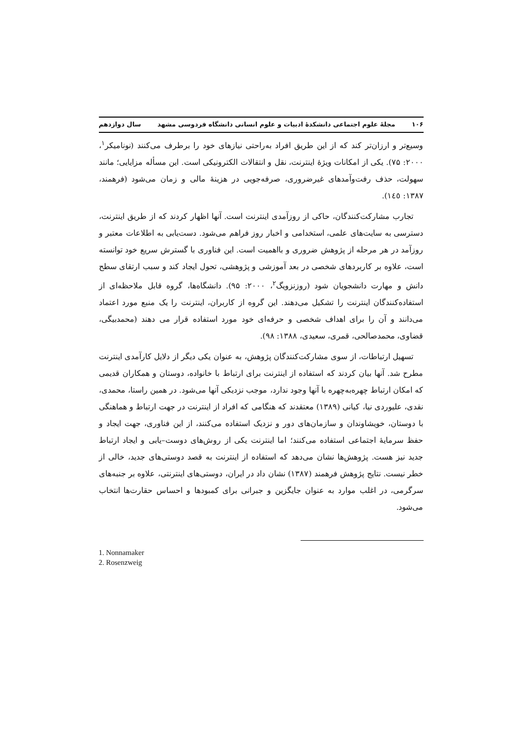۱۰۶ مجلهٔ علوم اجتماعی دانشکدهٔ ادبیات و علوم انسانی دانشگاه فردوسی مشهد سال دوازدهم
وسیع‌تر و ارزان‌تر کند که از این طریق افراد به‌راحتی نیازهای خود را برطرف می‌کنند (نونامیکر<sup>۱</sup>، ۲۰۰۰: ۷۵). یکی از امکانات ویژهٔ اینترنت، نقل و انتقالات الکترونیکی است. این مسأله مزایایی؛ مانند سهولت، حذف رفت‌وآمدهای غیرضروری، صرفه‌جویی در هزینهٔ مالی و زمان می‌شود (فرهمند، ۱۳۸۷: ۱٤٥).
تجارب مشارکت‌کنندگان، حاکی از روزآمدی اینترنت است. آنها اظهار کردند که از طریق اینترنت، دسترسی به سایت‌های علمی، استخدامی و اخبار روز فراهم می‌شود. دست‌یابی به اطلاعات معتبر و روزآمد در هر مرحله از پژوهش ضروری و بااهمیت است. این فناوری با گسترش سریع خود توانسته است، علاوه بر کاربردهای شخصی در بعد آموزشی و پژوهشی، تحول ایجاد کند و سبب ارتقای سطح دانش و مهارت دانشجویان شود (روزنزویگ<sup>۲</sup>، ۲۰۰۰: ۹۵). دانشگاه‌ها، گروه قابل ملاحظه‌ای از استفاده‌کنندگان اینترنت را تشکیل می‌دهند. این گروه از کاربران، اینترنت را یک منبع مورد اعتماد می‌دانند و آن را برای اهداف شخصی و حرفه‌ای خود مورد استفاده قرار می دهند (محمدبیگی، قضاوی، محمدصالحی، قمری، سعیدی، ۱۳۸۸: ۹۸).
تسهیل ارتباطات، از سوی مشارکت‌کنندگان پژوهش، به عنوان یکی دیگر از دلایل کارآمدی اینترنت مطرح شد. آنها بیان کردند که استفاده از اینترنت برای ارتباط با خانواده، دوستان و همکاران قدیمی که امکان ارتباط چهره‌به‌چهره با آنها وجود ندارد، موجب نزدیکی آنها می‌شود. در همین راستا، محمدی، نقدی، علیوردی نیا، کیانی (۱۳۸۹) معتقدند که هنگامی که افراد از اینترنت در جهت ارتباط و هماهنگی با دوستان، خویشاوندان و سازمان‌های دور و نزدیک استفاده می‌کنند، از این فناوری، جهت ایجاد و حفظ سرمایهٔ اجتماعی استفاده می‌کنند؛ اما اینترنت یکی از روش‌های دوست–یابی و ایجاد ارتباط جدید نیز هست. پژوهش‌ها نشان می‌دهد که استفاده از اینترنت به قصد دوستی‌های جدید، خالی از خطر نیست. نتایج پژوهش فرهمند (۱۳۸۷) نشان داد در ایران، دوستی‌های اینترنتی، علاوه بر جنبه‌های سرگرمی، در اغلب موارد به عنوان جایگزین و جبرانی برای کمبودها و احساس حقارت‌ها انتخاب می‌شود.
1. Nonnamaker
2. Rosenzweig